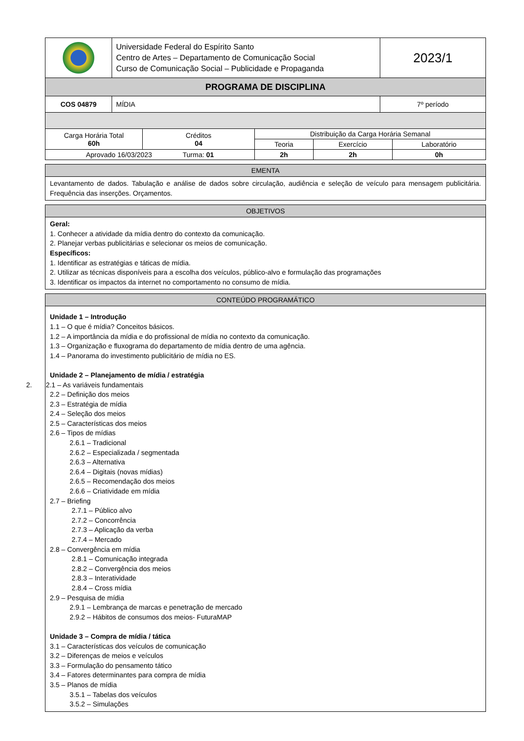| | Universidade Federal do Espírito Santo Centro de Artes – Departamento de Comunicação Social Curso de Comunicação Social – Publicidade e Propaganda | 2023/1 |
| PROGRAMA DE DISCIPLINA | | |
| COS 04879 | MÍDIA | 7º período |
| Carga Horária Total 60h | Créditos 04 | Distribuição da Carga Horária Semanal | | |
| | | Teoria | Exercício | Laboratório |
| Aprovado 16/03/2023 Turma: 01 | | 2h | 2h | 0h |
EMENTA
Levantamento de dados. Tabulação e análise de dados sobre circulação, audiência e seleção de veículo para mensagem publicitária. Frequência das inserções. Orçamentos.
OBJETIVOS
Geral:
1. Conhecer a atividade da mídia dentro do contexto da comunicação.
2. Planejar verbas publicitárias e selecionar os meios de comunicação.
Específicos:
1. Identificar as estratégias e táticas de mídia.
2. Utilizar as técnicas disponíveis para a escolha dos veículos, público-alvo e formulação das programações
3. Identificar os impactos da internet no comportamento no consumo de mídia.
CONTEÚDO PROGRAMÁTICO
Unidade 1 – Introdução
1.1 – O que é mídia? Conceitos básicos.
1.2 – A importância da mídia e do profissional de mídia no contexto da comunicação.
1.3 – Organização e fluxograma do departamento de mídia dentro de uma agência.
1.4 – Panorama do investimento publicitário de mídia no ES.
Unidade 2 – Planejamento de mídia / estratégia
2. 2.1 – As variáveis fundamentais
2.2 – Definição dos meios
2.3 – Estratégia de mídia
2.4 – Seleção dos meios
2.5 – Características dos meios
2.6 – Tipos de mídias
2.6.1 – Tradicional
2.6.2 – Especializada / segmentada
2.6.3 – Alternativa
2.6.4 – Digitais (novas mídias)
2.6.5 – Recomendação dos meios
2.6.6 – Criatividade em mídia
2.7 – Briefing
2.7.1 – Público alvo
2.7.2 – Concorrência
2.7.3 – Aplicação da verba
2.7.4 – Mercado
2.8 – Convergência em mídia
2.8.1 – Comunicação integrada
2.8.2 – Convergência dos meios
2.8.3 – Interatividade
2.8.4 – Cross mídia
2.9 – Pesquisa de mídia
2.9.1 – Lembrança de marcas e penetração de mercado
2.9.2 – Hábitos de consumos dos meios- FuturaMAP
Unidade 3 – Compra de mídia / tática
3.1 – Características dos veículos de comunicação
3.2 – Diferenças de meios e veículos
3.3 – Formulação do pensamento tático
3.4 – Fatores determinantes para compra de mídia
3.5 – Planos de mídia
3.5.1 – Tabelas dos veículos
3.5.2 – Simulações